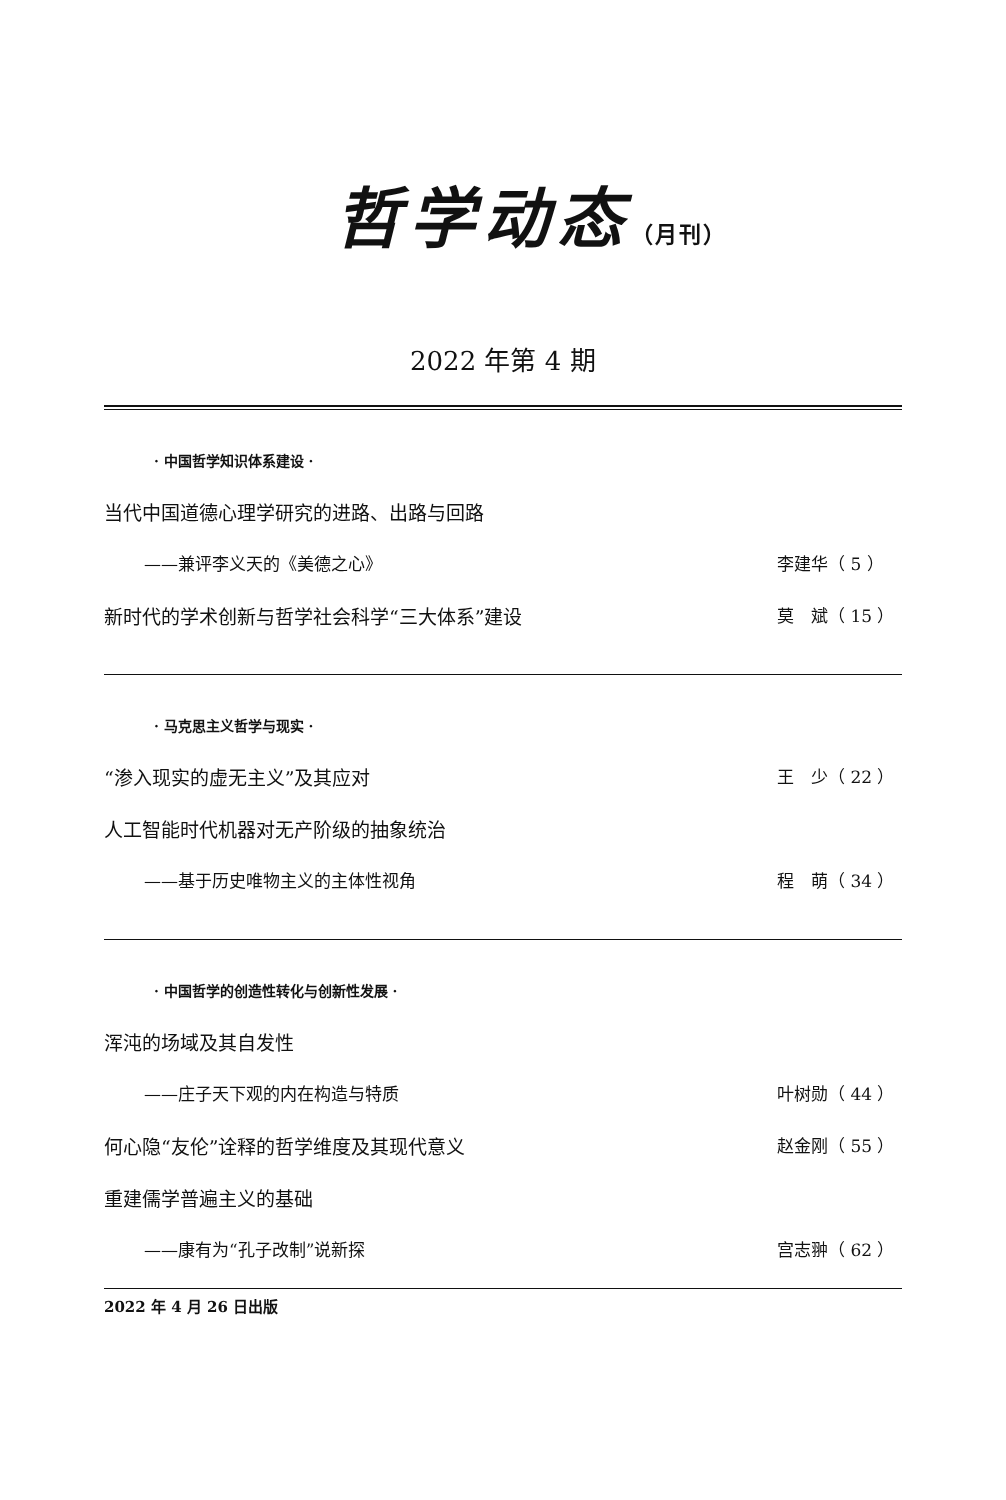哲学动态（月刊）
2022 年第 4 期
· 中国哲学知识体系建设 ·
当代中国道德心理学研究的进路、出路与回路
——兼评李义天的《美德之心》 李建华（ 5 ）
新时代的学术创新与哲学社会科学“三大体系”建设
莫　斌（ 15 ）
· 马克思主义哲学与现实 ·
“渗入现实的虚无主义”及其应对 王　少（ 22 ）
人工智能时代机器对无产阶级的抽象统治
——基于历史唯物主义的主体性视角 程　萌（ 34 ）
· 中国哲学的创造性转化与创新性发展 ·
浑沌的场域及其自发性
——庄子天下观的内在构造与特质 叶树勋（ 44 ）
何心隐“友伦”诠释的哲学维度及其现代意义
赵金刚（ 55 ）
重建儒学普遍主义的基础
——康有为“孔子改制”说新探 宫志翀（ 62 ）
2022 年 4 月 26 日出版